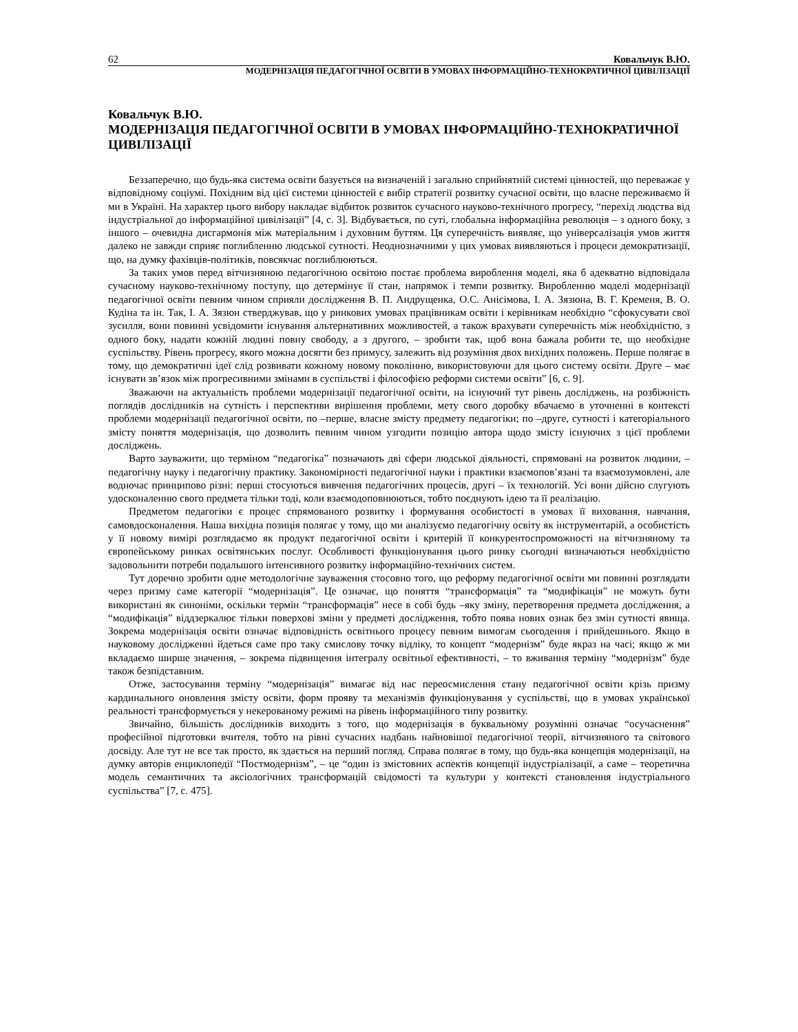62 Ковальчук В.Ю.
МОДЕРНІЗАЦІЯ ПЕДАГОГІЧНОЇ ОСВІТИ В УМОВАХ ІНФОРМАЦІЙНО-ТЕХНОКРАТИЧНОЇ ЦИВІЛІЗАЦІЇ
Ковальчук В.Ю.
МОДЕРНІЗАЦІЯ ПЕДАГОГІЧНОЇ ОСВІТИ В УМОВАХ ІНФОРМАЦІЙНО-ТЕХНОКРАТИЧНОЇ ЦИВІЛІЗАЦІЇ
Беззаперечно, що будь-яка система освіти базується на визначеній і загально сприйнятній системі цінностей, що переважає у відповідному соціумі. Похідним від цієї системи цінностей є вибір стратегії розвитку сучасної освіти, що власне переживаємо й ми в Україні. На характер цього вибору накладає відбиток розвиток сучасного науково-технічного прогресу, “перехід людства від індустріальної до інформаційної цивілізації” [4, с. 3]. Відбувається, по суті, глобальна інформаційна революція – з одного боку, з іншого – очевидна дисгармонія між матеріальним і духовним буттям. Ця суперечність виявляє, що універсалізація умов життя далеко не завжди сприяє поглибленню людської сутності. Неоднозначними у цих умовах виявляються і процеси демократизації, що, на думку фахівців-політиків, повсякчас поглиблюються.
За таких умов перед вітчизняною педагогічною освітою постає проблема вироблення моделі, яка б адекватно відповідала сучасному науково-технічному поступу, що детермінує її стан, напрямок і темпи розвитку. Виробленню моделі модернізації педагогічної освіти певним чином сприяли дослідження В. П. Андрущенка, О.С. Анісімова, І. А. Зязюна, В. Г. Кременя, В. О. Кудіна та ін. Так, І. А. Зязюн стверджував, що у ринкових умовах працівникам освіти і керівникам необхідно “сфокусувати свої зусилля, вони повинні усвідомити існування альтернативних можливостей, а також врахувати суперечність між необхідністю, з одного боку, надати кожній людині повну свободу, а з другого, – зробити так, щоб вона бажала робити те, що необхідне суспільству. Рівень прогресу, якого можна досягти без примусу, залежить від розуміння двох вихідних положень. Перше полягає в тому, що демократичні ідеї слід розвивати кожному новому поколінню, використовуючи для цього систему освіти. Друге – має існувати зв’язок між прогресивними змінами в суспільстві і філософією реформи системи освіти” [6, с. 9].
Зважаючи на актуальність проблеми модернізації педагогічної освіти, на існуючий тут рівень досліджень, на розбіжність поглядів дослідників на сутність і перспективи вирішення проблеми, мету свого доробку вбачаємо в уточненні в контексті проблеми модернізації педагогічної освіти, по –перше, власне змісту предмету педагогіки; по –друге, сутності і категоріального змісту поняття модернізація, що дозволить певним чином узгодити позицію автора щодо змісту існуючих з цієї проблеми досліджень.
Варто зауважити, що терміном “педагогіка” позначають дві сфери людської діяльності, спрямовані на розвиток людини, – педагогічну науку і педагогічну практику. Закономірності педагогічної науки і практики взаємопов’язані та взаємозумовлені, але водночас принципово різні: перші стосуються вивчення педагогічних процесів, другі – їх технологій. Усі вони дійсно слугують удосконаленню свого предмета тільки тоді, коли взаємодоповнюються, тобто поєднують ідею та її реалізацію.
Предметом педагогіки є процес спрямованого розвитку і формування особистості в умовах її виховання, навчання, самовдосконалення. Наша вихідна позиція полягає у тому, що ми аналізуємо педагогічну освіту як інструментарій, а особистість у її новому вимірі розглядаємо як продукт педагогічної освіти і критерій її конкурентоспроможності на вітчизняному та європейському ринках освітянських послуг. Особливості функціонування цього ринку сьогодні визначаються необхідністю задовольнити потреби подальшого інтенсивного розвитку інформаційно-технічних систем.
Тут доречно зробити одне методологічне зауваження стосовно того, що реформу педагогічної освіти ми повинні розглядати через призму саме категорії “модернізація”. Це означає, що поняття “трансформація” та “модифікація” не можуть бути використані як синоніми, оскільки термін “трансформація” несе в собі будь –яку зміну, перетворення предмета дослідження, а “модифікація” віддзеркалює тільки поверхові зміни у предметі дослідження, тобто поява нових ознак без змін сутності явища. Зокрема модернізація освіти означає відповідність освітнього процесу певним вимогам сьогодення і прийдешнього. Якщо в науковому дослідженні йдеться саме про таку смислову точку відліку, то концепт “модернізм” буде якраз на часі; якщо ж ми вкладаємо ширше значення, – зокрема підвищення інтегралу освітньої ефективності, – то вживання терміну “модернізм” буде також безпідставним.
Отже, застосування терміну “модернізація” вимагає від нас переосмислення стану педагогічної освіти крізь призму кардинального оновлення змісту освіти, форм прояву та механізмів функціонування у суспільстві, що в умовах української реальності трансформується у некерованому режимі на рівень інформаційного типу розвитку.
Звичайно, більшість дослідників виходить з того, що модернізація в буквальному розумінні означає “осучаснення” професійної підготовки вчителя, тобто на рівні сучасних надбань найновішої педагогічної теорії, вітчизняного та світового досвіду. Але тут не все так просто, як здається на перший погляд. Справа полягає в тому, що будь-яка концепція модернізації, на думку авторів енциклопедії “Постмодернізм”, – це “один із змістовних аспектів концепції індустріалізації, а саме – теоретична модель семантичних та аксіологічних трансформацій свідомості та культури у контексті становлення індустріального суспільства” [7, с. 475].